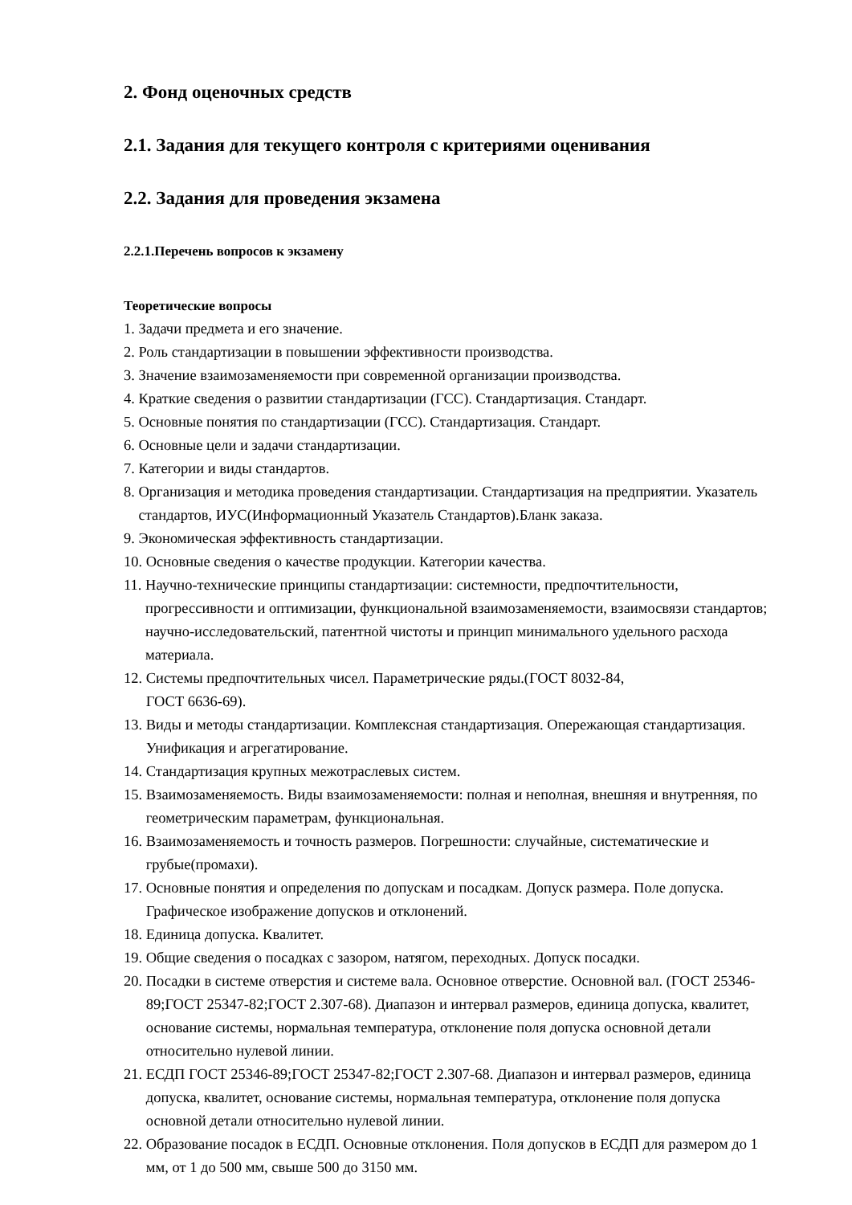2. Фонд оценочных средств
2.1. Задания для текущего контроля с критериями оценивания
2.2. Задания для проведения экзамена
2.2.1.Перечень вопросов к экзамену
Теоретические вопросы
1. Задачи предмета и его значение.
2. Роль стандартизации в повышении эффективности производства.
3. Значение взаимозаменяемости при современной организации производства.
4. Краткие сведения о развитии стандартизации (ГСС). Стандартизация. Стандарт.
5. Основные понятия по стандартизации (ГСС). Стандартизация. Стандарт.
6. Основные цели и задачи стандартизации.
7. Категории и виды стандартов.
8. Организация и методика проведения стандартизации. Стандартизация на предприятии. Указатель стандартов, ИУС(Информационный Указатель Стандартов).Бланк заказа.
9. Экономическая эффективность стандартизации.
10. Основные сведения о качестве продукции. Категории качества.
11. Научно-технические принципы стандартизации: системности, предпочтительности, прогрессивности и оптимизации, функциональной взаимозаменяемости, взаимосвязи стандартов; научно-исследовательский, патентной чистоты и принцип минимального удельного расхода материала.
12. Системы предпочтительных чисел. Параметрические ряды.(ГОСТ 8032-84,
ГОСТ 6636-69).
13. Виды и методы стандартизации. Комплексная стандартизация. Опережающая стандартизация. Унификация и агрегатирование.
14. Стандартизация крупных межотраслевых систем.
15. Взаимозаменяемость. Виды взаимозаменяемости: полная и неполная, внешняя и внутренняя, по геометрическим параметрам, функциональная.
16. Взаимозаменяемость и точность размеров. Погрешности: случайные, систематические и грубые(промахи).
17. Основные понятия и определения по допускам и посадкам. Допуск размера. Поле допуска. Графическое изображение допусков и отклонений.
18. Единица допуска. Квалитет.
19. Общие сведения о посадках с зазором, натягом, переходных. Допуск посадки.
20. Посадки в системе отверстия и системе вала. Основное отверстие. Основной вал. (ГОСТ 25346-89;ГОСТ 25347-82;ГОСТ 2.307-68). Диапазон и интервал размеров, единица допуска, квалитет, основание системы, нормальная температура, отклонение поля допуска основной детали относительно нулевой линии.
21. ЕСДП ГОСТ 25346-89;ГОСТ 25347-82;ГОСТ 2.307-68. Диапазон и интервал размеров, единица допуска, квалитет, основание системы, нормальная температура, отклонение поля допуска основной детали относительно нулевой линии.
22. Образование посадок в ЕСДП. Основные отклонения. Поля допусков в ЕСДП для размером до 1 мм, от 1 до 500 мм, свыше 500 до 3150 мм.